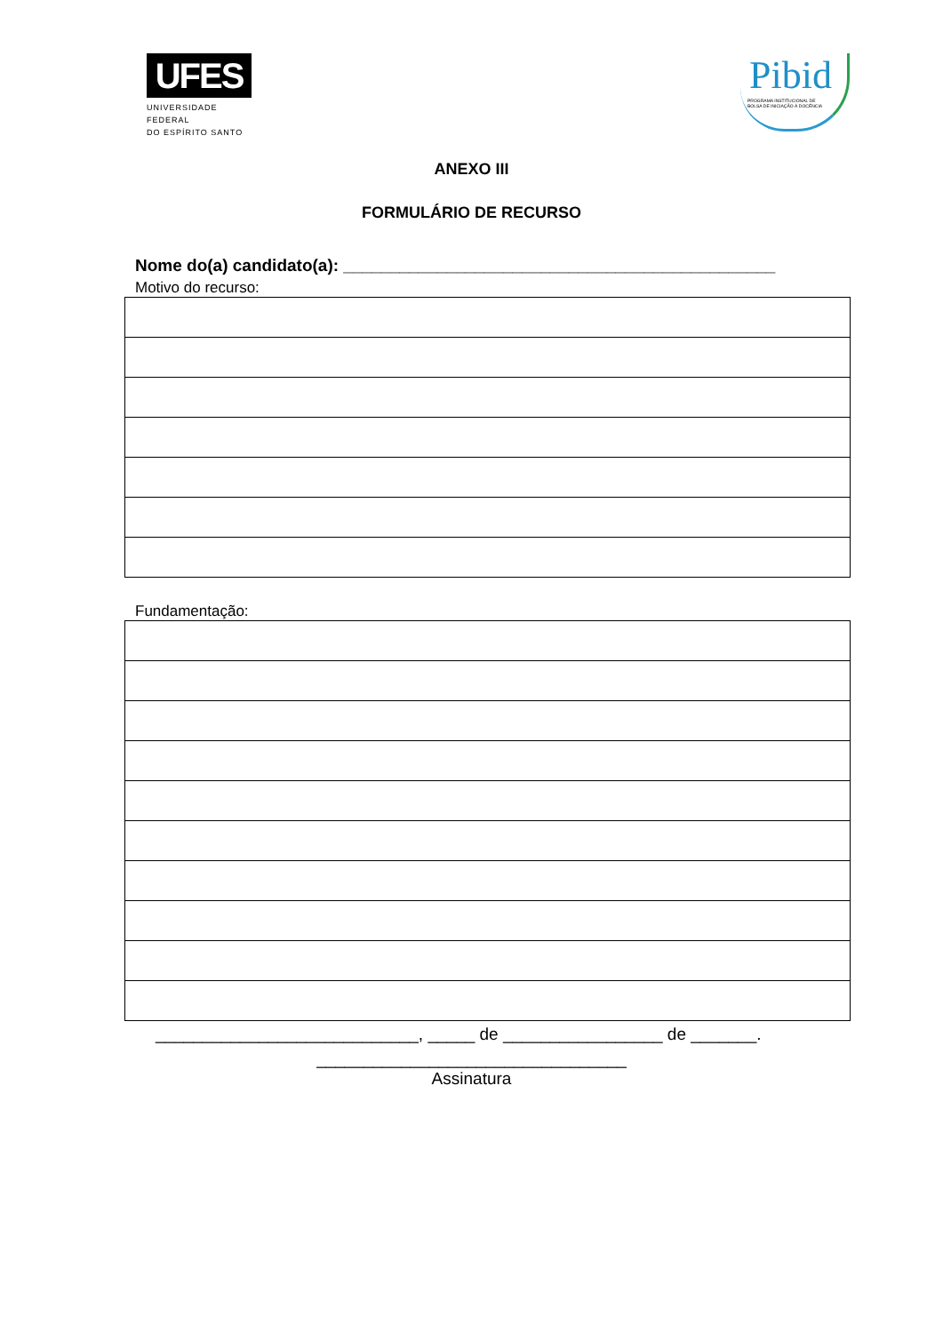UFES
UNIVERSIDADE FEDERAL
DO ESPÍRITO SANTO
Pibid
PROGRAMA INSTITUCIONAL DE
BOLSA DE INICIAÇÃO À DOCÊNCIA
ANEXO III
FORMULÁRIO DE RECURSO
Nome do(a) candidato(a): ______________________________________________
Motivo do recurso:
Fundamentação:
____________________________, _____ de _________________ de _______.
_________________________________
Assinatura